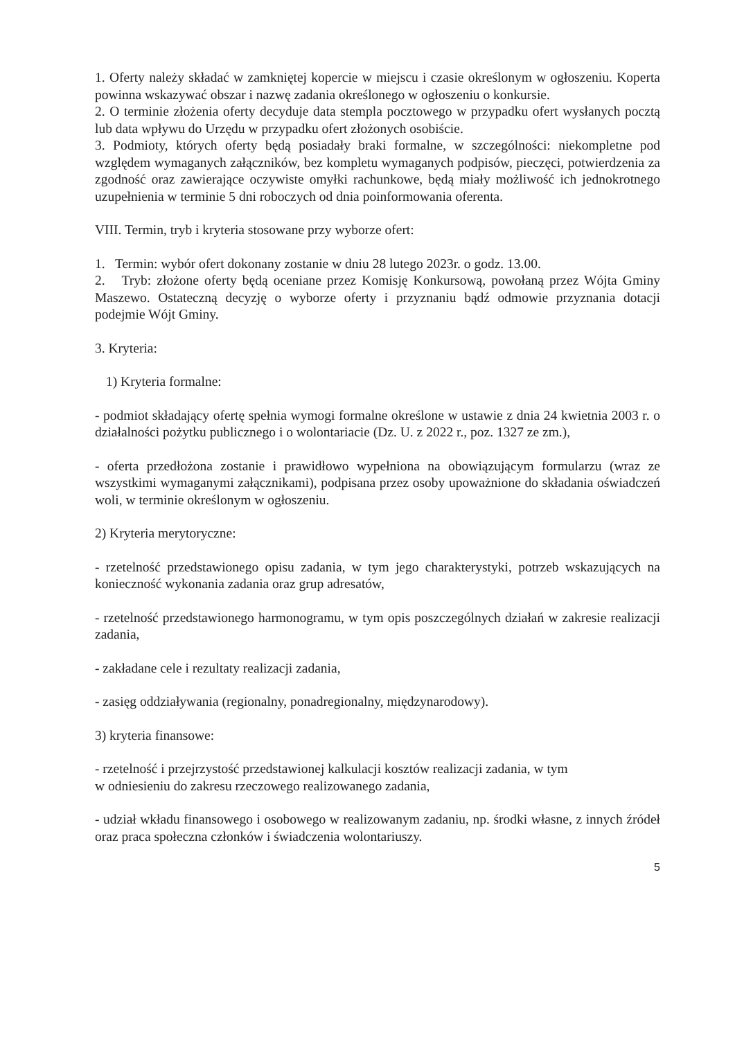1. Oferty należy składać w zamkniętej kopercie w miejscu i czasie określonym w ogłoszeniu. Koperta powinna wskazywać obszar i nazwę zadania określonego w ogłoszeniu o konkursie.
2. O terminie złożenia oferty decyduje data stempla pocztowego w przypadku ofert wysłanych pocztą lub data wpływu do Urzędu w przypadku ofert złożonych osobiście.
3. Podmioty, których oferty będą posiadały braki formalne, w szczególności: niekompletne pod względem wymaganych załączników, bez kompletu wymaganych podpisów, pieczęci, potwierdzenia za zgodność oraz zawierające oczywiste omyłki rachunkowe, będą miały możliwość ich jednokrotnego uzupełnienia w terminie 5 dni roboczych od dnia poinformowania oferenta.
VIII. Termin, tryb i kryteria stosowane przy wyborze ofert:
1. Termin: wybór ofert dokonany zostanie w dniu 28 lutego 2023r. o godz. 13.00.
2. Tryb: złożone oferty będą oceniane przez Komisję Konkursową, powołaną przez Wójta Gminy Maszewo. Ostateczną decyzję o wyborze oferty i przyznaniu bądź odmowie przyznania dotacji podejmie Wójt Gminy.
3. Kryteria:
1) Kryteria formalne:
- podmiot składający ofertę spełnia wymogi formalne określone w ustawie z dnia 24 kwietnia 2003 r. o działalności pożytku publicznego i o wolontariacie (Dz. U. z 2022 r., poz. 1327 ze zm.),
- oferta przedłożona zostanie i prawidłowo wypełniona na obowiązującym formularzu (wraz ze wszystkimi wymaganymi załącznikami), podpisana przez osoby upoważnione do składania oświadczeń woli, w terminie określonym w ogłoszeniu.
2) Kryteria merytoryczne:
- rzetelność przedstawionego opisu zadania, w tym jego charakterystyki, potrzeb wskazujących na konieczność wykonania zadania oraz grup adresatów,
- rzetelność przedstawionego harmonogramu, w tym opis poszczególnych działań w zakresie realizacji zadania,
- zakładane cele i rezultaty realizacji zadania,
- zasięg oddziaływania (regionalny, ponadregionalny, międzynarodowy).
3) kryteria finansowe:
- rzetelność i przejrzystość przedstawionej kalkulacji kosztów realizacji zadania, w tym
w odniesieniu do zakresu rzeczowego realizowanego zadania,
- udział wkładu finansowego i osobowego w realizowanym zadaniu, np. środki własne, z innych źródeł oraz praca społeczna członków i świadczenia wolontariuszy.
5